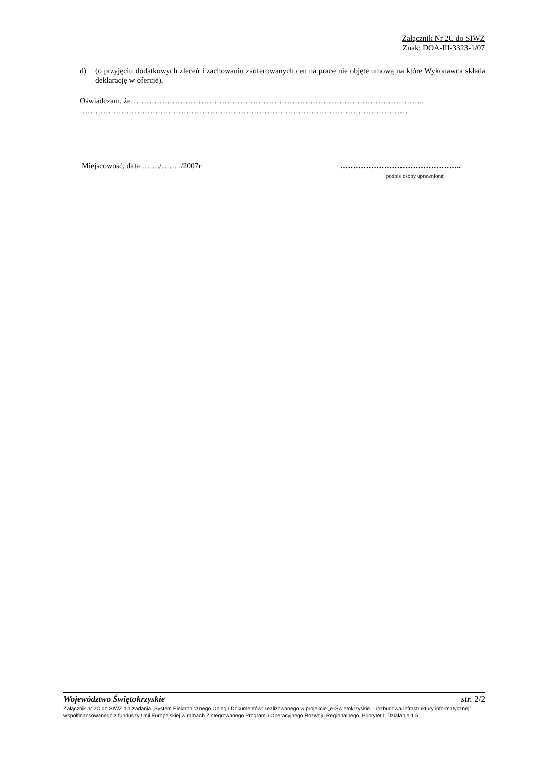Załącznik Nr 2C do SIWZ
Znak: DOA-III-3323-1/07
d) (o przyjęciu dodatkowych zleceń i zachowaniu zaoferowanych cen na prace nie objęte umową na które Wykonawca składa deklarację w ofercie),
Oświadczam, że…………………………………………………………………………………………………..
………………………………………………………………………………………………………………
Miejscowość, data ……./……../2007r ………………………………………..
podpis osoby uprawnionej
Województwo Świętokrzyskie str. 2/2
Załącznik nr 2C do SIWZ dla zadania „System Elektronicznego Obiegu Dokumentów” realizowanego w projekcie „e-Świętokrzyskie – rozbudowa infrastruktury informatycznej”, współfinansowanego z funduszy Unii Europejskiej w ramach Zintegrowanego Programu Operacyjnego Rozwoju Regionalnego, Priorytet I, Działanie 1.5